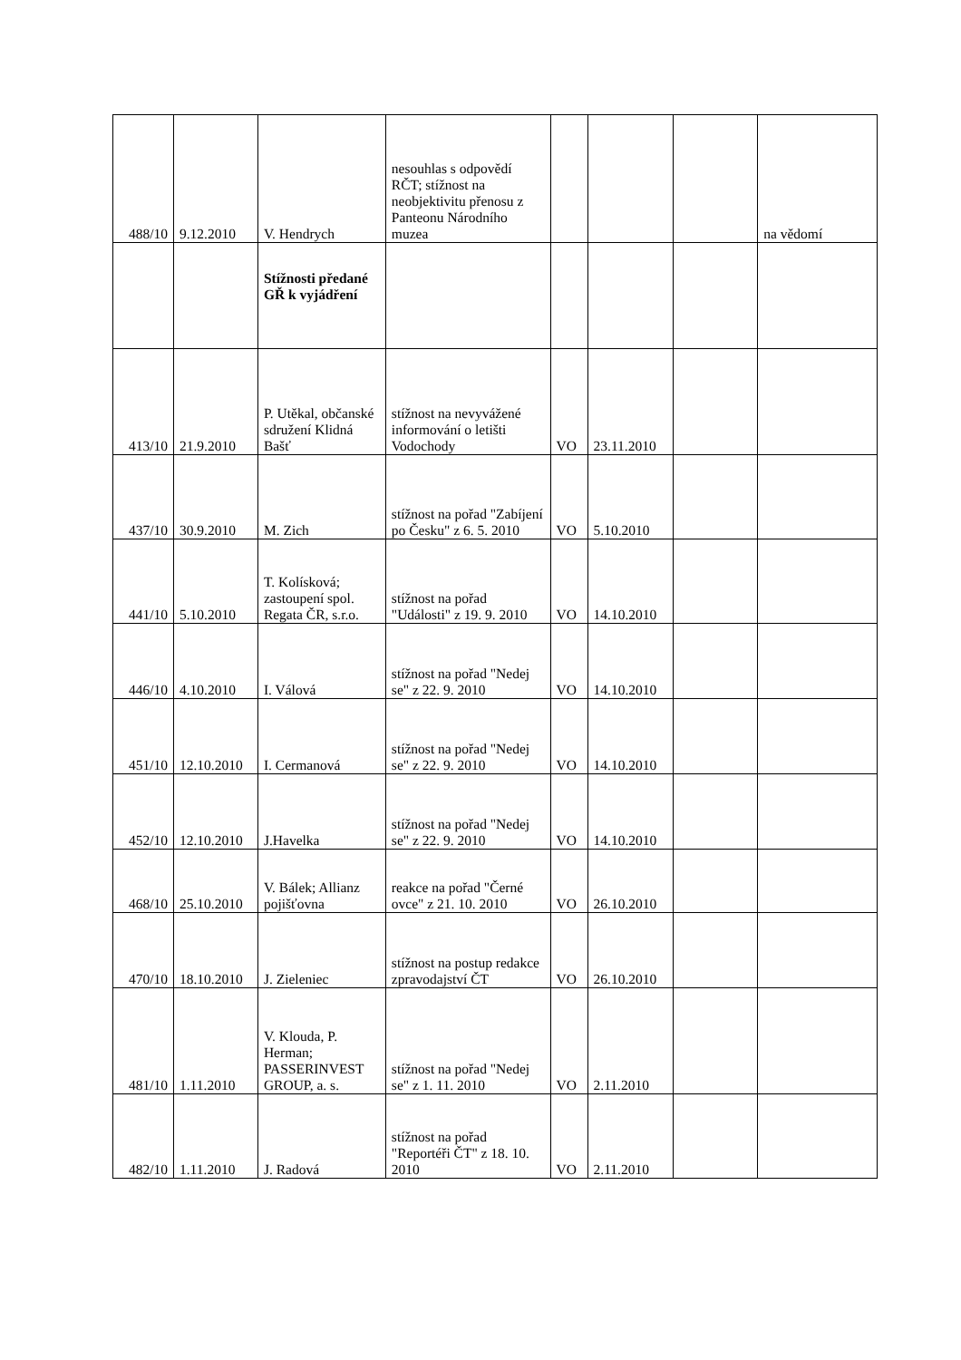| 488/10 | 9.12.2010 | V. Hendrych | nesouhlas s odpovědí RČT; stížnost na neobjektivitu přenosu z Panteonu Národního muzea | | | | na vědomí |
| | | Stížnosti předané GŘ k vyjádření | | | | | |
| 413/10 | 21.9.2010 | P. Utěkal, občanské sdružení Klidná Bašť | stížnost na nevyvážené informování o letišti Vodochody | VO | 23.11.2010 | | |
| 437/10 | 30.9.2010 | M. Zich | stížnost na pořad "Zabíjení po Česku" z 6. 5. 2010 | VO | 5.10.2010 | | |
| 441/10 | 5.10.2010 | T. Kolísková; zastoupení spol. Regata ČR, s.r.o. | stížnost na pořad "Události" z 19. 9. 2010 | VO | 14.10.2010 | | |
| 446/10 | 4.10.2010 | I. Válová | stížnost na pořad "Nedej se" z 22. 9. 2010 | VO | 14.10.2010 | | |
| 451/10 | 12.10.2010 | I. Cermanová | stížnost na pořad "Nedej se" z 22. 9. 2010 | VO | 14.10.2010 | | |
| 452/10 | 12.10.2010 | J.Havelka | stížnost na pořad "Nedej se" z 22. 9. 2010 | VO | 14.10.2010 | | |
| 468/10 | 25.10.2010 | V. Bálek; Allianz pojišťovna | reakce na pořad "Černé ovce" z 21. 10. 2010 | VO | 26.10.2010 | | |
| 470/10 | 18.10.2010 | J. Zieleniec | stížnost na postup redakce zpravodajství ČT | VO | 26.10.2010 | | |
| 481/10 | 1.11.2010 | V. Klouda, P. Herman; PASSERINVEST GROUP, a. s. | stížnost na pořad "Nedej se" z 1. 11. 2010 | VO | 2.11.2010 | | |
| 482/10 | 1.11.2010 | J. Radová | stížnost na pořad "Reportéři ČT" z 18. 10. 2010 | VO | 2.11.2010 | | |